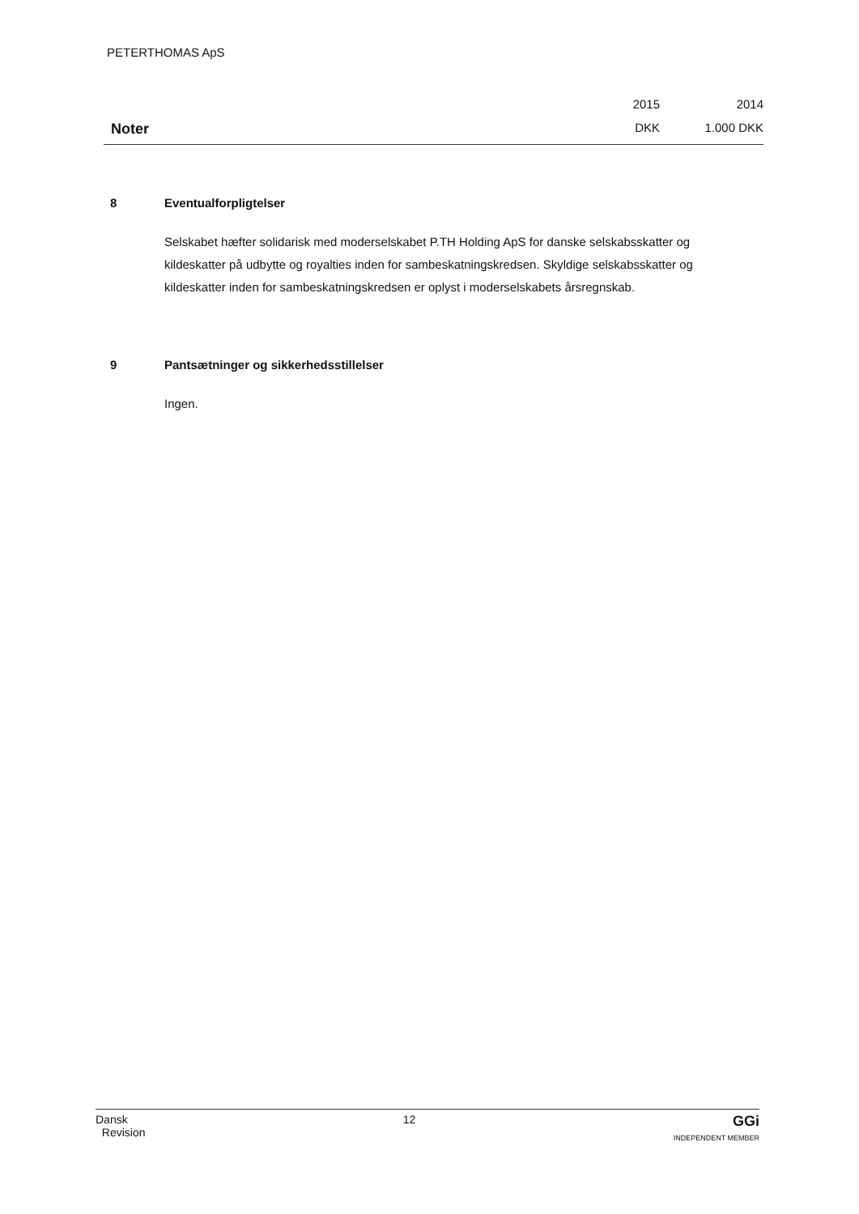PETERTHOMAS ApS
2015 2014
Noter
DKK 1.000 DKK
8 Eventualforpligtelser
Selskabet hæfter solidarisk med moderselskabet P.TH Holding ApS for danske selskabsskatter og kildeskatter på udbytte og royalties inden for sambeskatningskredsen. Skyldige selskabsskatter og kildeskatter inden for sambeskatningskredsen er oplyst i moderselskabets årsregnskab.
9 Pantsætninger og sikkerhedsstillelser
Ingen.
Dansk
Revision
12
GGi
INDEPENDENT MEMBER